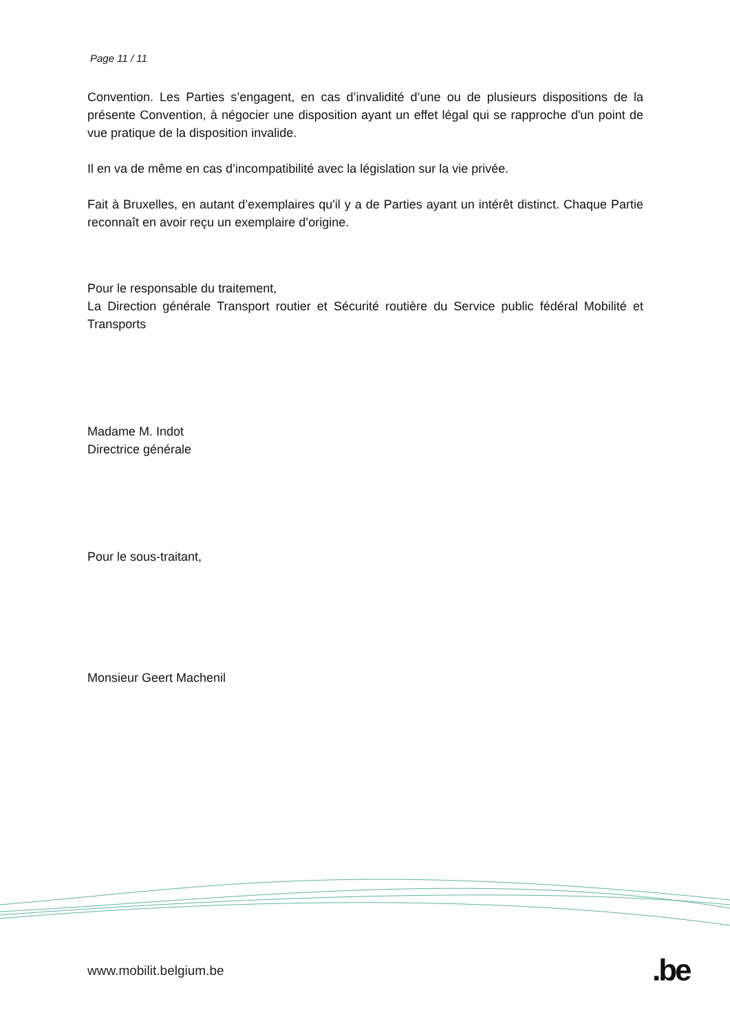Page 11 / 11
Convention. Les Parties s’engagent, en cas d’invalidité d’une ou de plusieurs dispositions de la présente Convention, à négocier une disposition ayant un effet légal qui se rapproche d'un point de vue pratique de la disposition invalide.
Il en va de même en cas d’incompatibilité avec la législation sur la vie privée.
Fait à Bruxelles, en autant d’exemplaires qu'il y a de Parties ayant un intérêt distinct. Chaque Partie reconnaît en avoir reçu un exemplaire d’origine.
Pour le responsable du traitement,
La Direction générale Transport routier et Sécurité routière du Service public fédéral Mobilité et Transports
Madame M. Indot
Directrice générale
Pour le sous-traitant,
Monsieur Geert Machenil
www.mobilit.belgium.be .be